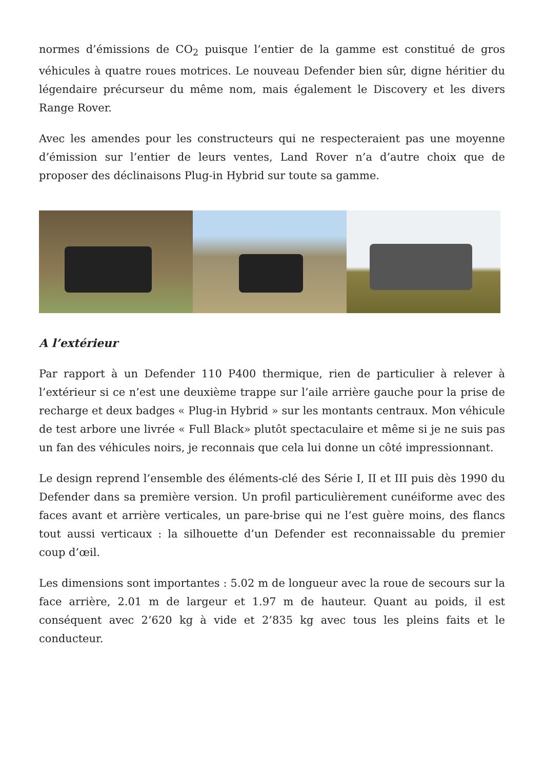normes d’émissions de CO<sub>2</sub> puisque l’entier de la gamme est constitué de gros véhicules à quatre roues motrices. Le nouveau Defender bien sûr, digne héritier du légendaire précurseur du même nom, mais également le Discovery et les divers Range Rover.
Avec les amendes pour les constructeurs qui ne respecteraient pas une moyenne d’émission sur l’entier de leurs ventes, Land Rover n’a d’autre choix que de proposer des déclinaisons Plug-in Hybrid sur toute sa gamme.
A l’extérieur
Par rapport à un Defender 110 P400 thermique, rien de particulier à relever à l’extérieur si ce n’est une deuxième trappe sur l’aile arrière gauche pour la prise de recharge et deux badges « Plug-in Hybrid » sur les montants centraux. Mon véhicule de test arbore une livrée « Full Black» plutôt spectaculaire et même si je ne suis pas un fan des véhicules noirs, je reconnais que cela lui donne un côté impressionnant.
Le design reprend l’ensemble des éléments-clé des Série I, II et III puis dès 1990 du Defender dans sa première version. Un profil particulièrement cunéiforme avec des faces avant et arrière verticales, un pare-brise qui ne l’est guère moins, des flancs tout aussi verticaux : la silhouette d’un Defender est reconnaissable du premier coup d’œil.
Les dimensions sont importantes : 5.02 m de longueur avec la roue de secours sur la face arrière, 2.01 m de largeur et 1.97 m de hauteur. Quant au poids, il est conséquent avec 2’620 kg à vide et 2’835 kg avec tous les pleins faits et le conducteur.